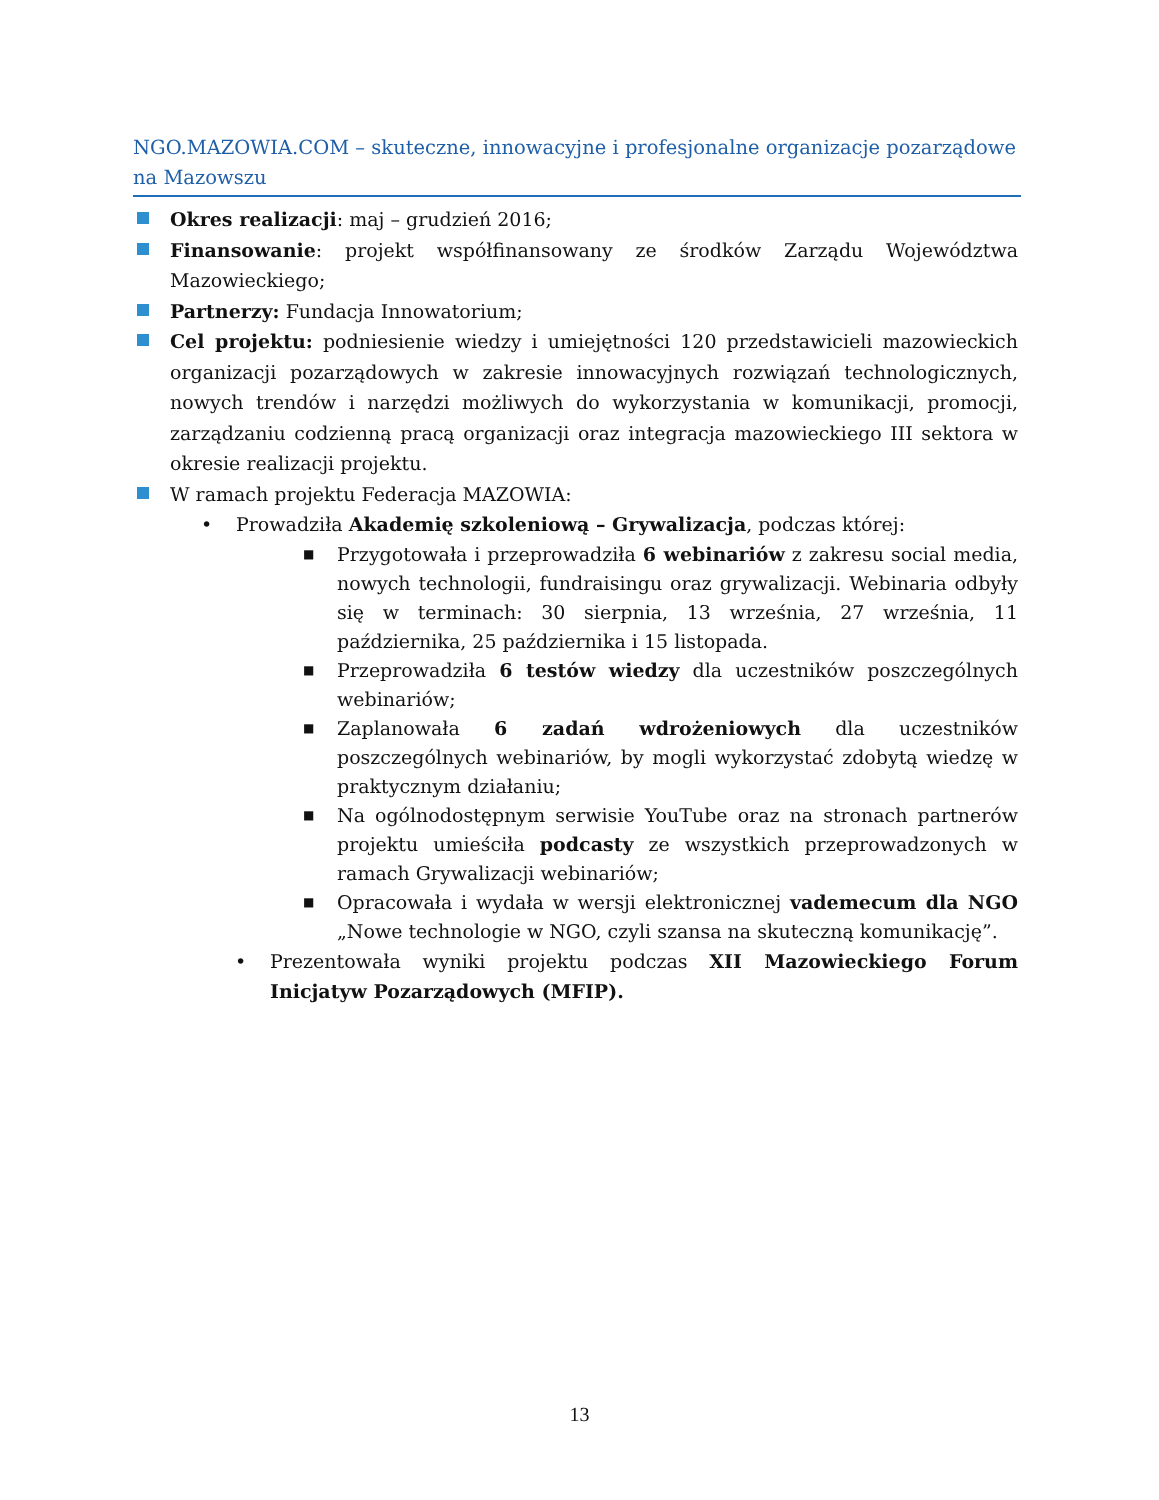NGO.MAZOWIA.COM – skuteczne, innowacyjne i profesjonalne organizacje pozarządowe na Mazowszu
Okres realizacji: maj – grudzień 2016;
Finansowanie: projekt współfinansowany ze środków Zarządu Województwa Mazowieckiego;
Partnerzy: Fundacja Innowatorium;
Cel projektu: podniesienie wiedzy i umiejętności 120 przedstawicieli mazowieckich organizacji pozarządowych w zakresie innowacyjnych rozwiązań technologicznych, nowych trendów i narzędzi możliwych do wykorzystania w komunikacji, promocji, zarządzaniu codzienną pracą organizacji oraz integracja mazowieckiego III sektora w okresie realizacji projektu.
W ramach projektu Federacja MAZOWIA:
• Prowadziła Akademię szkoleniową – Grywalizacja, podczas której:
■
Przygotowała i przeprowadziła 6 webinariów z zakresu social media, nowych technologii, fundraisingu oraz grywalizacji. Webinaria odbyły się w terminach: 30 sierpnia, 13 września, 27 września, 11 października, 25 października i 15 listopada.
■
Przeprowadziła 6 testów wiedzy dla uczestników poszczególnych webinariów;
■
Zaplanowała 6 zadań wdrożeniowych dla uczestników poszczególnych webinariów, by mogli wykorzystać zdobytą wiedzę w praktycznym działaniu;
■
Na ogólnodostępnym serwisie YouTube oraz na stronach partnerów projektu umieściła podcasty ze wszystkich przeprowadzonych w ramach Grywalizacji webinariów;
■
Opracowała i wydała w wersji elektronicznej vademecum dla NGO „Nowe technologie w NGO, czyli szansa na skuteczną komunikację”.
• Prezentowała wyniki projektu podczas XII Mazowieckiego Forum Inicjatyw Pozarządowych (MFIP).
13